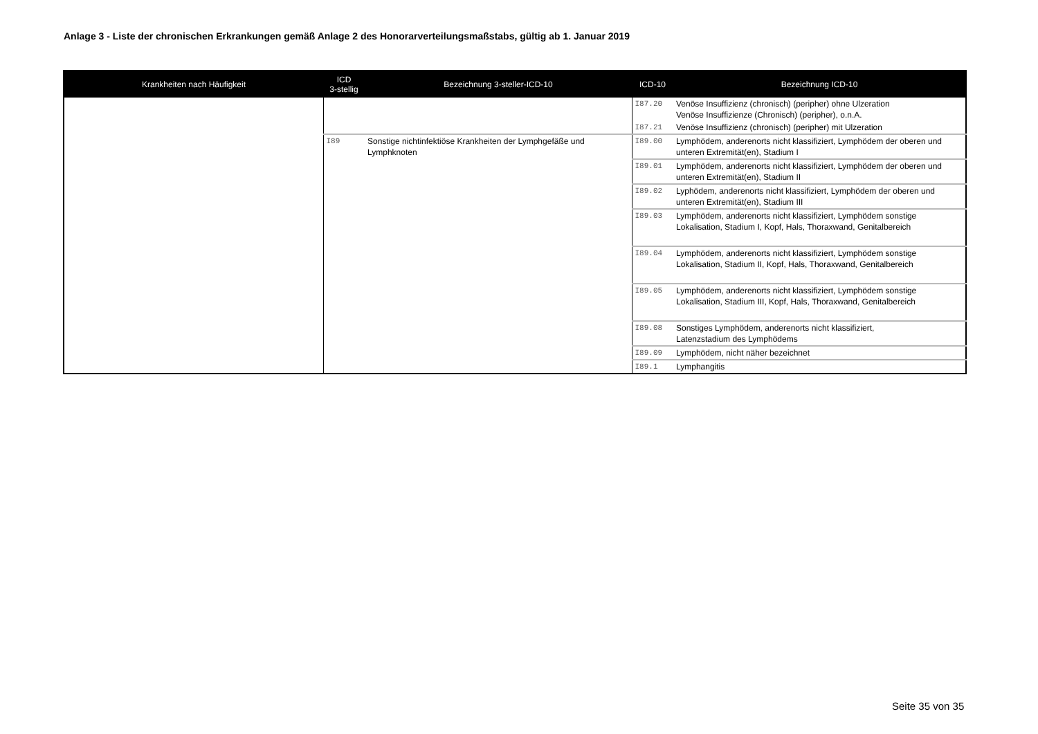Anlage 3 - Liste der chronischen Erkrankungen gemäß Anlage 2 des Honorarverteilungsmaßstabs, gültig ab 1. Januar 2019
| Krankheiten nach Häufigkeit | ICD 3-stellig | Bezeichnung 3-steller-ICD-10 | ICD-10 | Bezeichnung ICD-10 |
| --- | --- | --- | --- | --- |
| | | | I87.20 | Venöse Insuffizienz (chronisch) (peripher) ohne Ulzeration Venöse Insuffizienze (Chronisch) (peripher), o.n.A. |
| | | | I87.21 | Venöse Insuffizienz (chronisch) (peripher) mit Ulzeration |
| | I89 | Sonstige nichtinfektiöse Krankheiten der Lymphgefäße und Lymphknoten | I89.00 | Lymphödem, anderenorts nicht klassifiziert, Lymphödem der oberen und unteren Extremität(en), Stadium I |
| | | | I89.01 | Lymphödem, anderenorts nicht klassifiziert, Lymphödem der oberen und unteren Extremität(en), Stadium II |
| | | | I89.02 | Lyphödem, anderenorts nicht klassifiziert, Lymphödem der oberen und unteren Extremität(en), Stadium III |
| | | | I89.03 | Lymphödem, anderenorts nicht klassifiziert, Lymphödem sonstige Lokalisation, Stadium I, Kopf, Hals, Thoraxwand, Genitalbereich |
| | | | I89.04 | Lymphödem, anderenorts nicht klassifiziert, Lymphödem sonstige Lokalisation, Stadium II, Kopf, Hals, Thoraxwand, Genitalbereich |
| | | | I89.05 | Lymphödem, anderenorts nicht klassifiziert, Lymphödem sonstige Lokalisation, Stadium III, Kopf, Hals, Thoraxwand, Genitalbereich |
| | | | I89.08 | Sonstiges Lymphödem, anderenorts nicht klassifiziert, Latenzstadium des Lymphödems |
| | | | I89.09 | Lymphödem, nicht näher bezeichnet |
| | | | I89.1 | Lymphangitis |
Seite 35 von 35